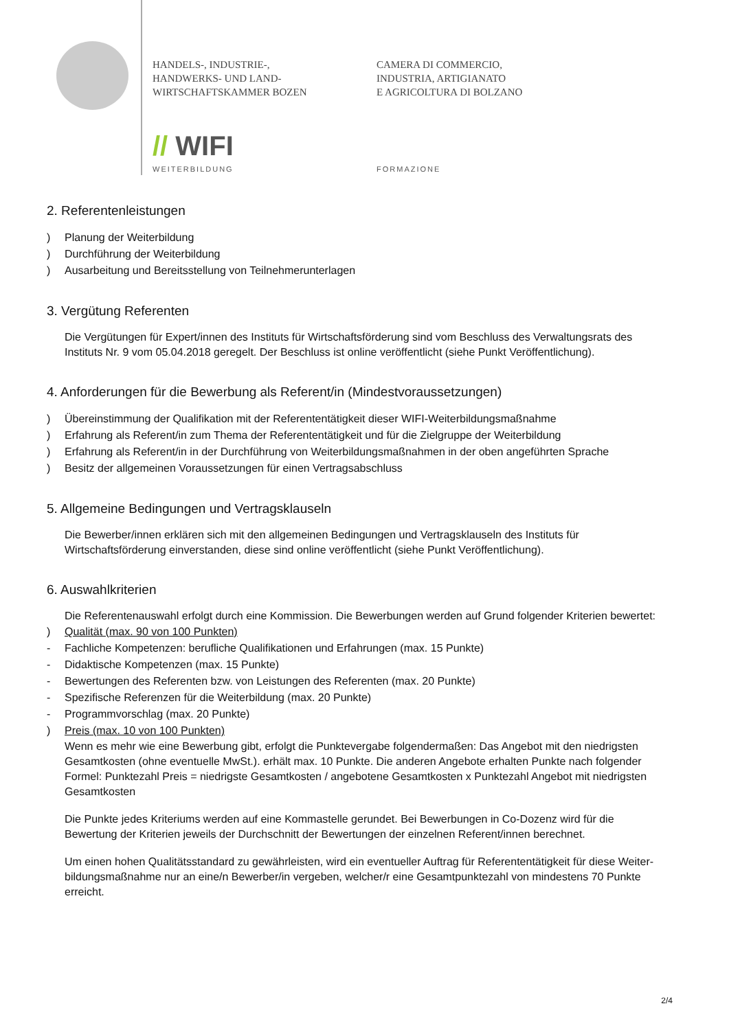HANDELS-, INDUSTRIE-,
HANDWERKS- UND LAND-
WIRTSCHAFTSKAMMER BOZEN
CAMERA DI COMMERCIO,
INDUSTRIA, ARTIGIANATO
E AGRICOLTURA DI BOLZANO
// WIFI
WEITERBILDUNG FORMAZIONE
2. Referentenleistungen
) Planung der Weiterbildung
) Durchführung der Weiterbildung
) Ausarbeitung und Bereitsstellung von Teilnehmerunterlagen
3. Vergütung Referenten
Die Vergütungen für Expert/innen des Instituts für Wirtschaftsförderung sind vom Beschluss des Verwaltungsrats des Instituts Nr. 9 vom 05.04.2018 geregelt. Der Beschluss ist online veröffentlicht (siehe Punkt Veröffentlichung).
4. Anforderungen für die Bewerbung als Referent/in (Mindestvoraussetzungen)
) Übereinstimmung der Qualifikation mit der Referententätigkeit dieser WIFI-Weiterbildungsmaßnahme
) Erfahrung als Referent/in zum Thema der Referententätigkeit und für die Zielgruppe der Weiterbildung
) Erfahrung als Referent/in in der Durchführung von Weiterbildungsmaßnahmen in der oben angeführten Sprache
) Besitz der allgemeinen Voraussetzungen für einen Vertragsabschluss
5. Allgemeine Bedingungen und Vertragsklauseln
Die Bewerber/innen erklären sich mit den allgemeinen Bedingungen und Vertragsklauseln des Instituts für Wirtschaftsförderung einverstanden, diese sind online veröffentlicht (siehe Punkt Veröffentlichung).
6. Auswahlkriterien
Die Referentenauswahl erfolgt durch eine Kommission. Die Bewerbungen werden auf Grund folgender Kriterien bewertet:
) Qualität (max. 90 von 100 Punkten)
- Fachliche Kompetenzen: berufliche Qualifikationen und Erfahrungen (max. 15 Punkte)
- Didaktische Kompetenzen (max. 15 Punkte)
- Bewertungen des Referenten bzw. von Leistungen des Referenten (max. 20 Punkte)
- Spezifische Referenzen für die Weiterbildung (max. 20 Punkte)
- Programmvorschlag (max. 20 Punkte)
) Preis (max. 10 von 100 Punkten)
Wenn es mehr wie eine Bewerbung gibt, erfolgt die Punktevergabe folgendermaßen: Das Angebot mit den niedrigsten Gesamtkosten (ohne eventuelle MwSt.). erhält max. 10 Punkte. Die anderen Angebote erhalten Punkte nach folgender Formel: Punktezahl Preis = niedrigste Gesamtkosten / angebotene Gesamtkosten x Punktezahl Angebot mit niedrigsten Gesamtkosten
Die Punkte jedes Kriteriums werden auf eine Kommastelle gerundet. Bei Bewerbungen in Co-Dozenz wird für die Bewertung der Kriterien jeweils der Durchschnitt der Bewertungen der einzelnen Referent/innen berechnet.
Um einen hohen Qualitätsstandard zu gewährleisten, wird ein eventueller Auftrag für Referententätigkeit für diese Weiter-bildungsmaßnahme nur an eine/n Bewerber/in vergeben, welcher/r eine Gesamtpunktezahl von mindestens 70 Punkte erreicht.
2/4